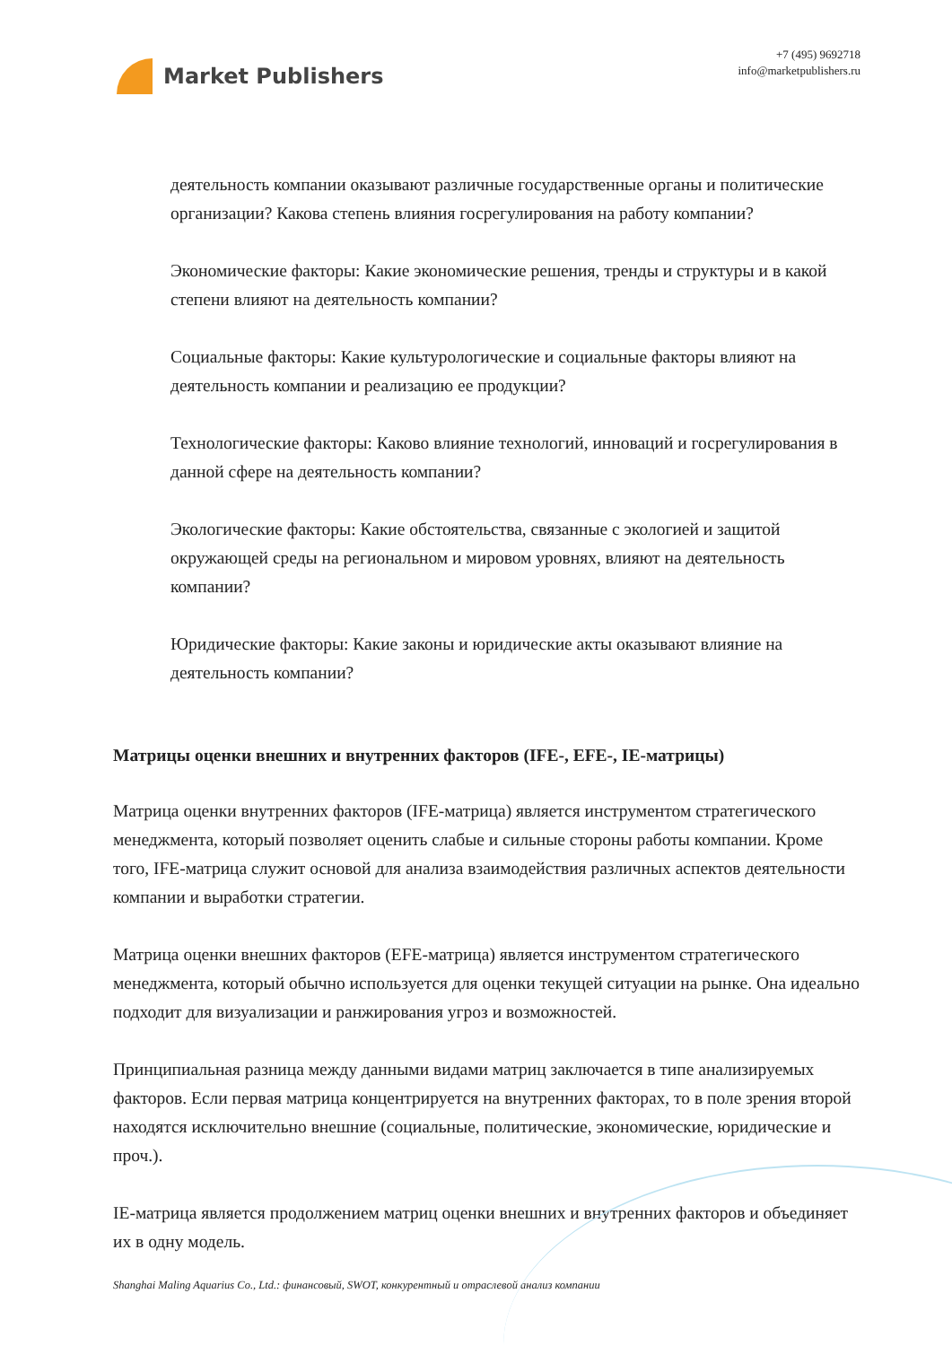Market Publishers
+7 (495) 9692718
info@marketpublishers.ru
деятельность компании оказывают различные государственные органы и политические организации? Какова степень влияния госрегулирования на работу компании?
Экономические факторы: Какие экономические решения, тренды и структуры и в какой степени влияют на деятельность компании?
Социальные факторы: Какие культурологические и социальные факторы влияют на деятельность компании и реализацию ее продукции?
Технологические факторы: Каково влияние технологий, инноваций и госрегулирования в данной сфере на деятельность компании?
Экологические факторы: Какие обстоятельства, связанные с экологией и защитой окружающей среды на региональном и мировом уровнях, влияют на деятельность компании?
Юридические факторы: Какие законы и юридические акты оказывают влияние на деятельность компании?
Матрицы оценки внешних и внутренних факторов (IFE-, EFE-, IE-матрицы)
Матрица оценки внутренних факторов (IFE-матрица) является инструментом стратегического менеджмента, который позволяет оценить слабые и сильные стороны работы компании. Кроме того, IFE-матрица служит основой для анализа взаимодействия различных аспектов деятельности компании и выработки стратегии.
Матрица оценки внешних факторов (EFE-матрица) является инструментом стратегического менеджмента, который обычно используется для оценки текущей ситуации на рынке. Она идеально подходит для визуализации и ранжирования угроз и возможностей.
Принципиальная разница между данными видами матриц заключается в типе анализируемых факторов. Если первая матрица концентрируется на внутренних факторах, то в поле зрения второй находятся исключительно внешние (социальные, политические, экономические, юридические и проч.).
IE-матрица является продолжением матриц оценки внешних и внутренних факторов и объединяет их в одну модель.
Shanghai Maling Aquarius Co., Ltd.: финансовый, SWOT, конкурентный и отраслевой анализ компании